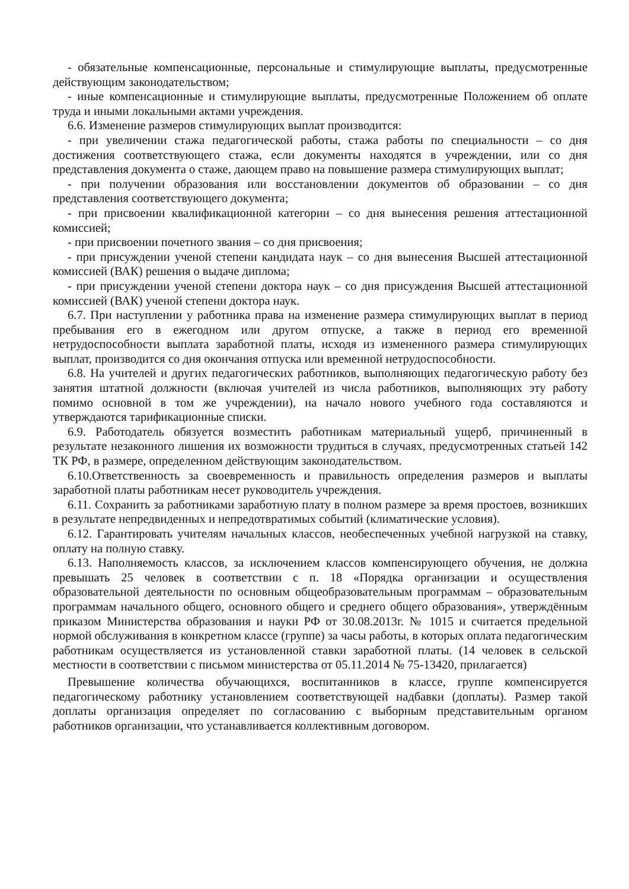- обязательные компенсационные, персональные и стимулирующие выплаты, предусмотренные действующим законодательством;
- иные компенсационные и стимулирующие выплаты, предусмотренные Положением об оплате труда и иными локальными актами учреждения.
6.6. Изменение размеров стимулирующих выплат производится:
- при увеличении стажа педагогической работы, стажа работы по специальности – со дня достижения соответствующего стажа, если документы находятся в учреждении, или со дня представления документа о стаже, дающем право на повышение размера стимулирующих выплат;
- при получении образования или восстановлении документов об образовании – со дня представления соответствующего документа;
- при присвоении квалификационной категории – со дня вынесения решения аттестационной комиссией;
- при присвоении почетного звания – со дня присвоения;
- при присуждении ученой степени кандидата наук – со дня вынесения Высшей аттестационной комиссией (ВАК) решения о выдаче диплома;
- при присуждении ученой степени доктора наук – со дня присуждения Высшей аттестационной комиссией (ВАК) ученой степени доктора наук.
6.7. При наступлении у работника права на изменение размера стимулирующих выплат в период пребывания его в ежегодном или другом отпуске, а также в период его временной нетрудоспособности выплата заработной платы, исходя из измененного размера стимулирующих выплат, производится со дня окончания отпуска или временной нетрудоспособности.
6.8. На учителей и других педагогических работников, выполняющих педагогическую работу без занятия штатной должности (включая учителей из числа работников, выполняющих эту работу помимо основной в том же учреждении), на начало нового учебного года составляются и утверждаются тарификационные списки.
6.9. Работодатель обязуется возместить работникам материальный ущерб, причиненный в результате незаконного лишения их возможности трудиться в случаях, предусмотренных статьей 142 ТК РФ, в размере, определенном действующим законодательством.
6.10.Ответственность за своевременность и правильность определения размеров и выплаты заработной платы работникам несет руководитель учреждения.
6.11. Сохранить за работниками заработную плату в полном размере за время простоев, возникших в результате непредвиденных и непредотвратимых событий (климатические условия).
6.12. Гарантировать учителям начальных классов, необеспеченных учебной нагрузкой на ставку, оплату на полную ставку.
6.13. Наполняемость классов, за исключением классов компенсирующего обучения, не должна превышать 25 человек в соответствии с п. 18 «Порядка организации и осуществления образовательной деятельности по основным общеобразовательным программам – образовательным программам начального общего, основного общего и среднего общего образования», утверждённым приказом Министерства образования и науки РФ от 30.08.2013г. № 1015 и считается предельной нормой обслуживания в конкретном классе (группе) за часы работы, в которых оплата педагогическим работникам осуществляется из установленной ставки заработной платы. (14 человек в сельской местности в соответствии с письмом министерства от 05.11.2014 № 75-13420, прилагается)
Превышение количества обучающихся, воспитанников в классе, группе компенсируется педагогическому работнику установлением соответствующей надбавки (доплаты). Размер такой доплаты организация определяет по согласованию с выборным представительным органом работников организации, что устанавливается коллективным договором.